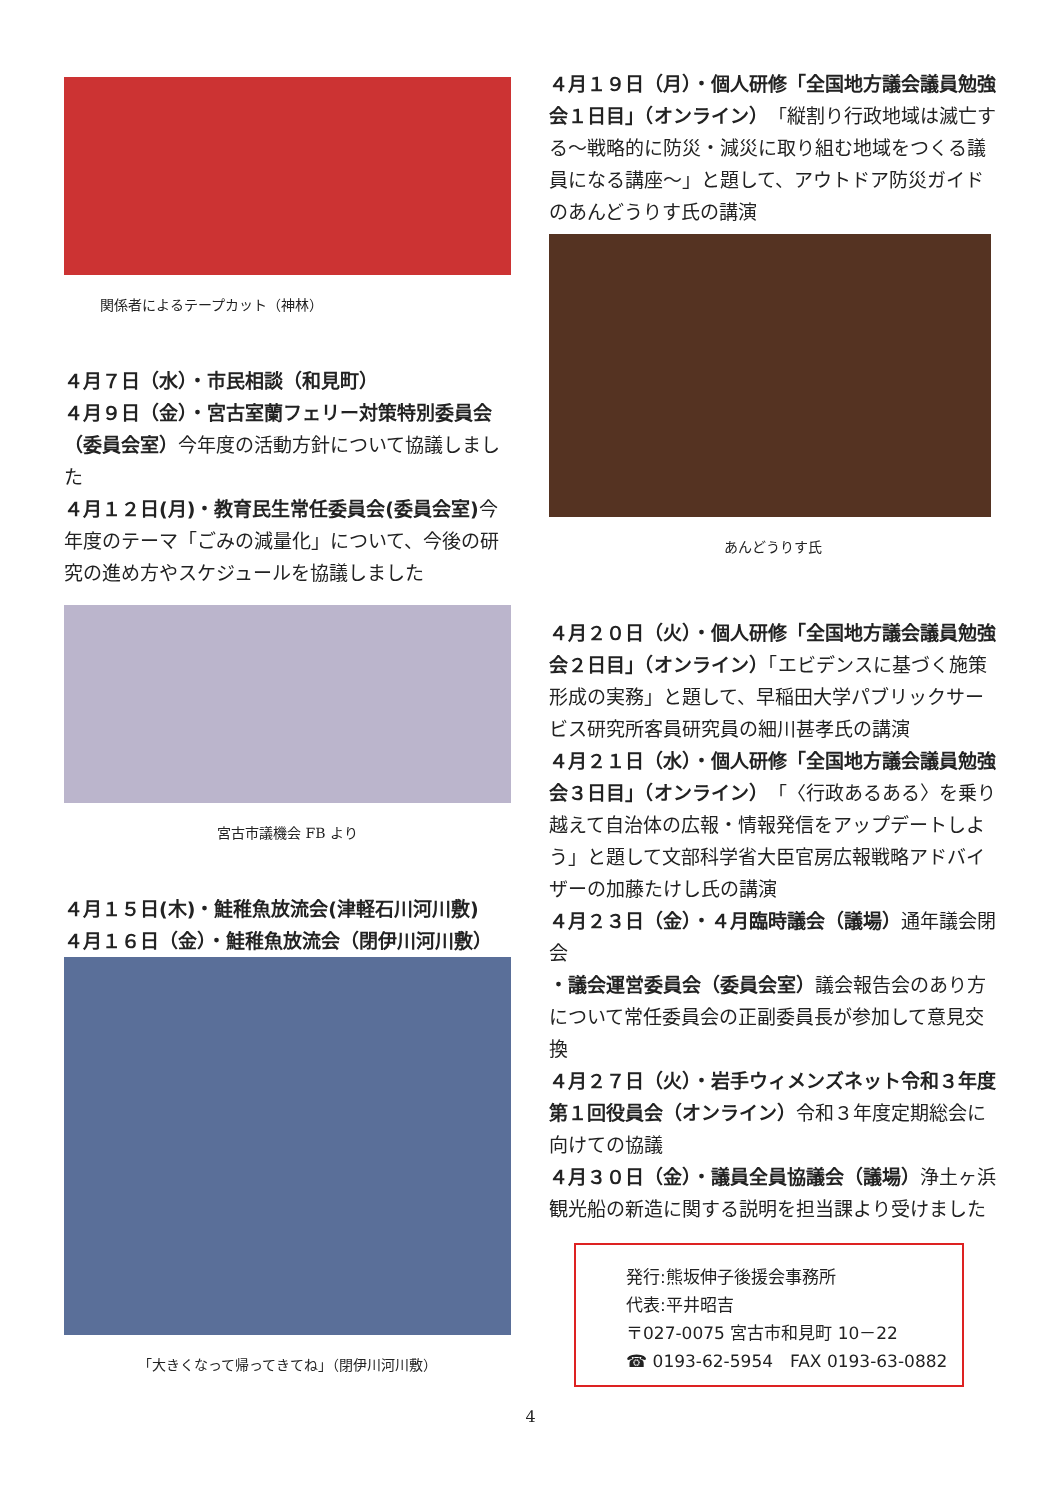関係者によるテープカット（神林）
４月７日（水）・市民相談（和見町）
４月９日（金）・宮古室蘭フェリー対策特別委員会（委員会室）今年度の活動方針について協議しました
４月１２日(月)・教育民生常任委員会(委員会室) 今年度のテーマ「ごみの減量化」について、今後の研究の進め方やスケジュールを協議しました
宮古市議機会 FB より
４月１５日(木)・鮭稚魚放流会(津軽石川河川敷)
４月１６日（金）・鮭稚魚放流会（閉伊川河川敷）
「大きくなって帰ってきてね」（閉伊川河川敷）
４月１９日（月）・個人研修「全国地方議会議員勉強会１日目」（オンライン）「縦割り行政地域は滅亡する～戦略的に防災・減災に取り組む地域をつくる議員になる講座～」と題して、アウトドア防災ガイドのあんどうりす氏の講演
あんどうりす氏
４月２０日（火）・個人研修「全国地方議会議員勉強会２日目」（オンライン）「エビデンスに基づく施策形成の実務」と題して、早稲田大学パブリックサービス研究所客員研究員の細川甚孝氏の講演
４月２１日（水）・個人研修「全国地方議会議員勉強会３日目」（オンライン）「〈行政あるある〉を乗り越えて自治体の広報・情報発信をアップデートしよう」と題して文部科学省大臣官房広報戦略アドバイザーの加藤たけし氏の講演
４月２３日（金）・４月臨時議会（議場）通年議会閉会
・議会運営委員会（委員会室）議会報告会のあり方について常任委員会の正副委員長が参加して意見交換
４月２７日（火）・岩手ウィメンズネット令和３年度第１回役員会（オンライン）令和３年度定期総会に向けての協議
４月３０日（金）・議員全員協議会（議場）浄土ヶ浜観光船の新造に関する説明を担当課より受けました
発行:熊坂伸子後援会事務所
代表:平井昭吉
〒027-0075 宮古市和見町 10－22
☎ 0193-62-5954　FAX 0193-63-0882
4